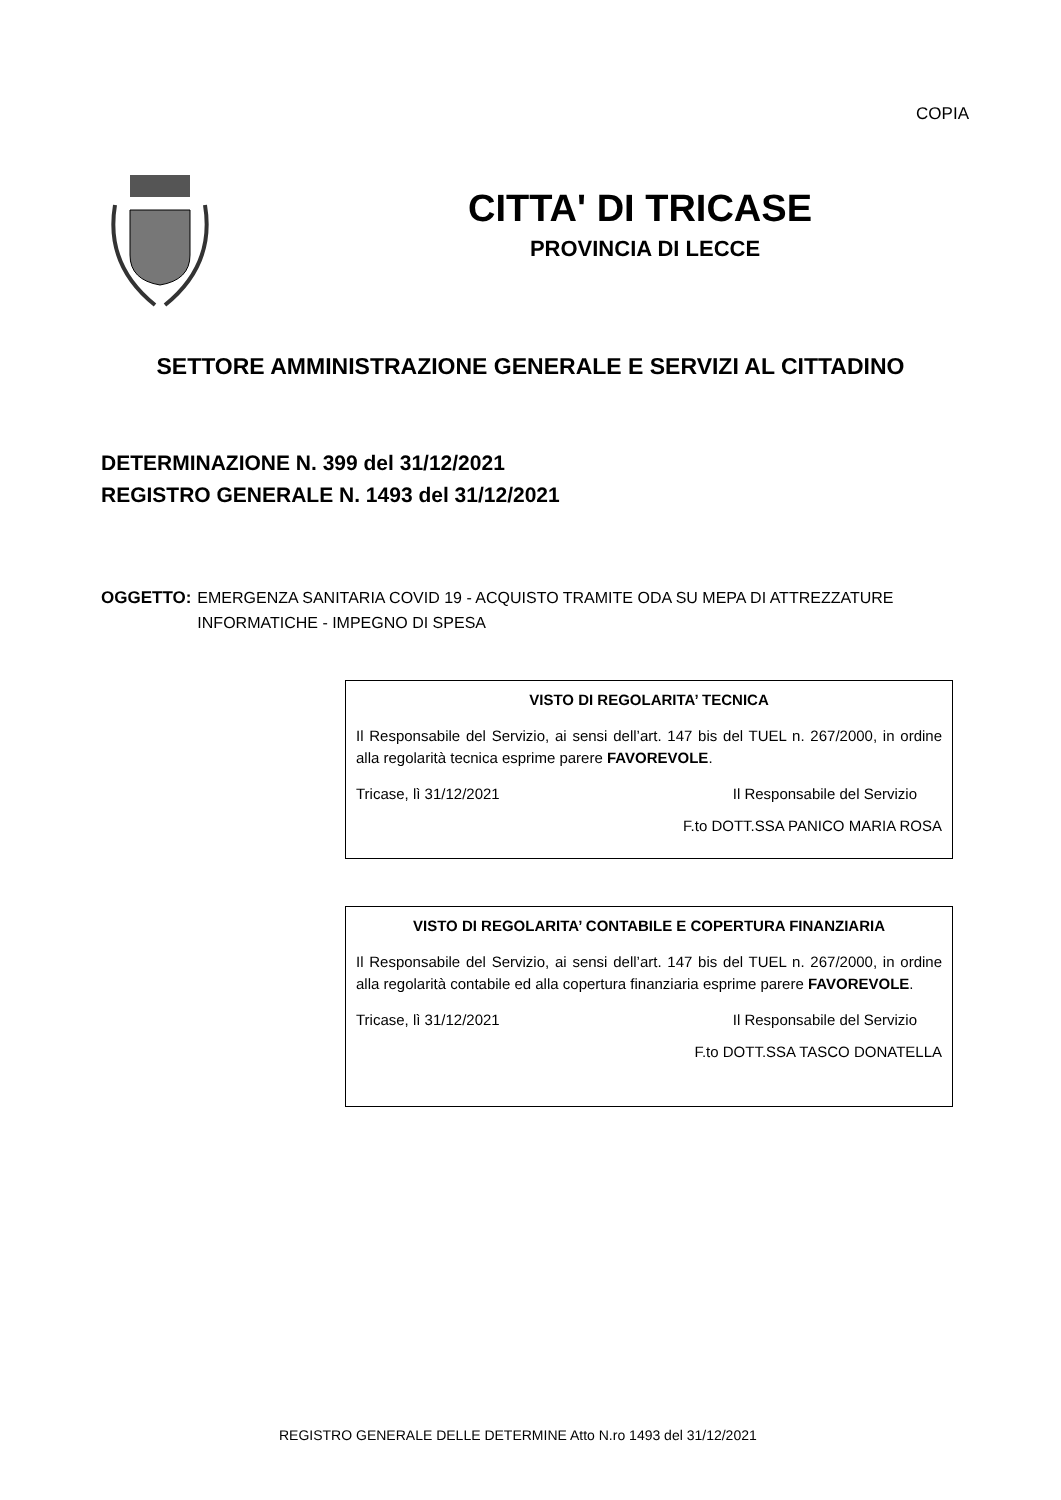COPIA
CITTA' DI TRICASE
PROVINCIA DI LECCE
SETTORE AMMINISTRAZIONE GENERALE E SERVIZI AL CITTADINO
DETERMINAZIONE N. 399 del 31/12/2021
REGISTRO GENERALE N. 1493 del 31/12/2021
OGGETTO: EMERGENZA SANITARIA COVID 19 - ACQUISTO TRAMITE ODA SU MEPA DI ATTREZZATURE INFORMATICHE - IMPEGNO DI SPESA
VISTO DI REGOLARITA’ TECNICA
Il Responsabile del Servizio, ai sensi dell’art. 147 bis del TUEL n. 267/2000, in ordine alla regolarità tecnica esprime parere FAVOREVOLE.
Tricase, lì 31/12/2021 Il Responsabile del Servizio
F.to DOTT.SSA PANICO MARIA ROSA
VISTO DI REGOLARITA’ CONTABILE E COPERTURA FINANZIARIA
Il Responsabile del Servizio, ai sensi dell’art. 147 bis del TUEL n. 267/2000, in ordine alla regolarità contabile ed alla copertura finanziaria esprime parere FAVOREVOLE.
Tricase, lì 31/12/2021 Il Responsabile del Servizio
F.to DOTT.SSA TASCO DONATELLA
REGISTRO GENERALE DELLE DETERMINE Atto N.ro 1493 del 31/12/2021